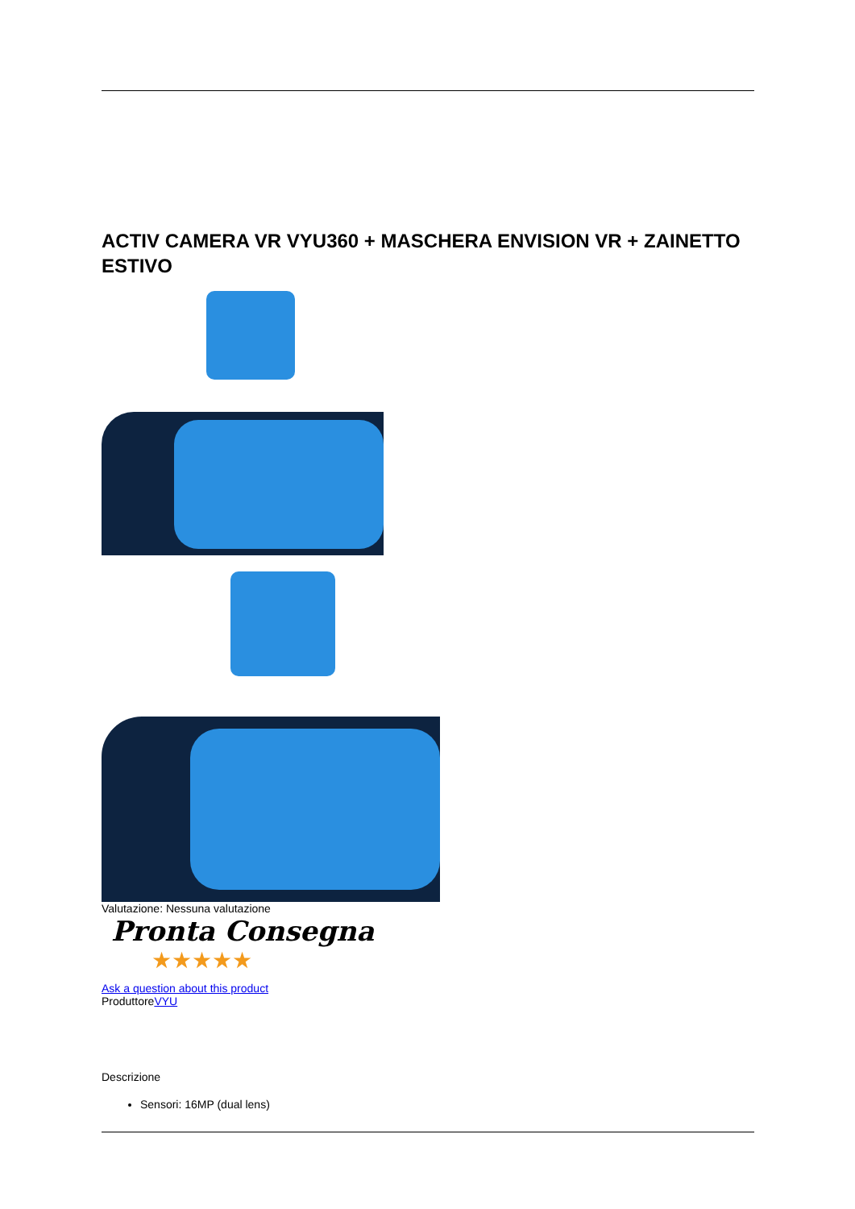ACTIV CAMERA VR VYU360 + MASCHERA ENVISION VR + ZAINETTO ESTIVO
Valutazione: Nessuna valutazione
Pronta Consegna
★★★★★
Ask a question about this product
ProduttoreVYU
Descrizione
Sensori: 16MP (dual lens)